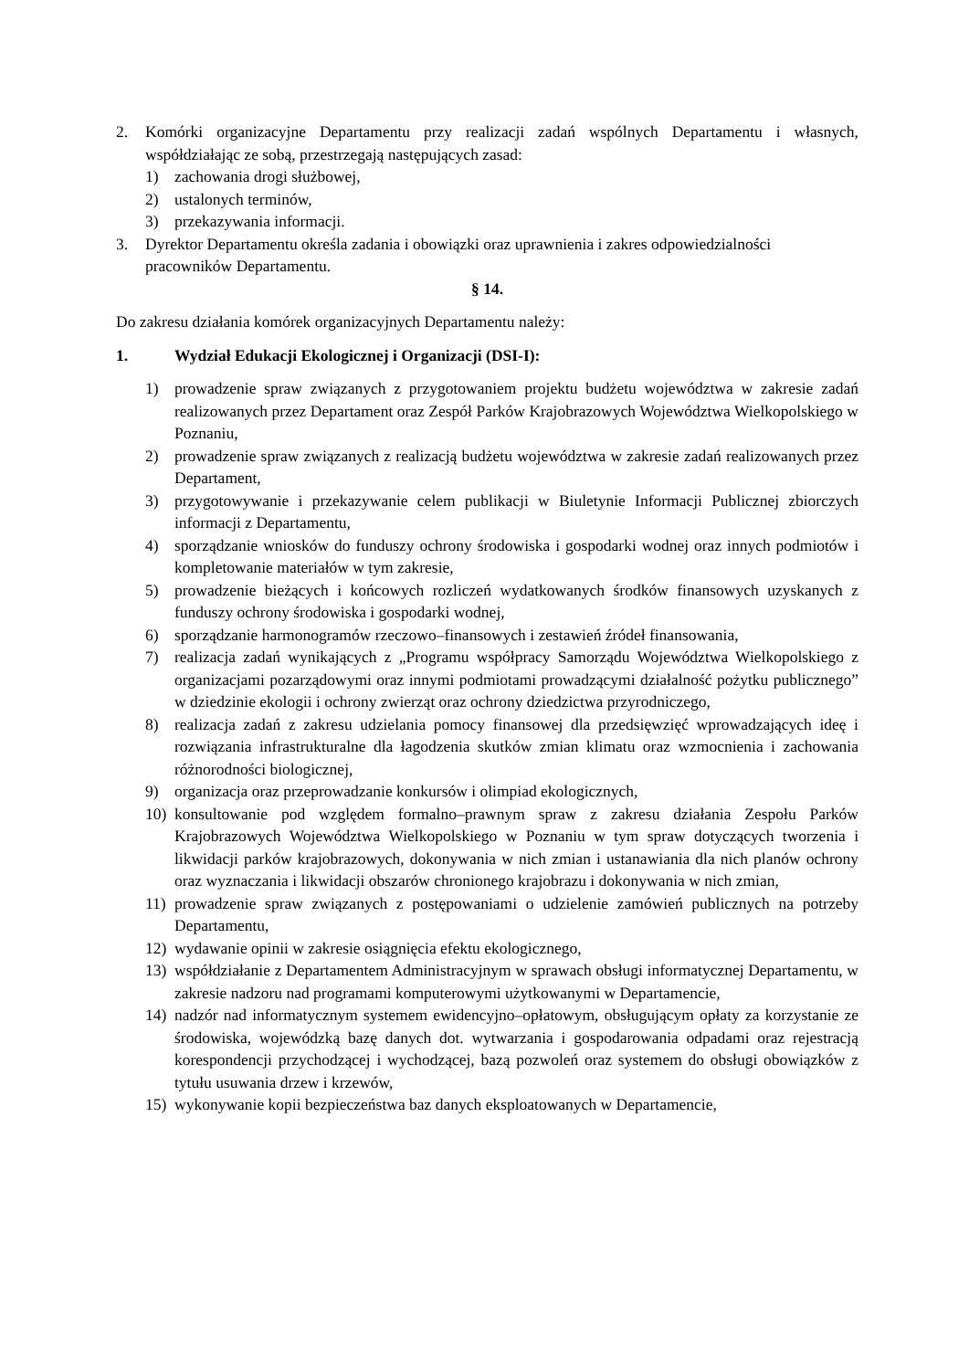2. Komórki organizacyjne Departamentu przy realizacji zadań wspólnych Departamentu i własnych, współdziałając ze sobą, przestrzegają następujących zasad:
1) zachowania drogi służbowej,
2) ustalonych terminów,
3) przekazywania informacji.
3. Dyrektor Departamentu określa zadania i obowiązki oraz uprawnienia i zakres odpowiedzialności pracowników Departamentu.
§ 14.
Do zakresu działania komórek organizacyjnych Departamentu należy:
1. Wydział Edukacji Ekologicznej i Organizacji (DSI-I):
1) prowadzenie spraw związanych z przygotowaniem projektu budżetu województwa w zakresie zadań realizowanych przez Departament oraz Zespół Parków Krajobrazowych Województwa Wielkopolskiego w Poznaniu,
2) prowadzenie spraw związanych z realizacją budżetu województwa w zakresie zadań realizowanych przez Departament,
3) przygotowywanie i przekazywanie celem publikacji w Biuletynie Informacji Publicznej zbiorczych informacji z Departamentu,
4) sporządzanie wniosków do funduszy ochrony środowiska i gospodarki wodnej oraz innych podmiotów i kompletowanie materiałów w tym zakresie,
5) prowadzenie bieżących i końcowych rozliczeń wydatkowanych środków finansowych uzyskanych z funduszy ochrony środowiska i gospodarki wodnej,
6) sporządzanie harmonogramów rzeczowo–finansowych i zestawień źródeł finansowania,
7) realizacja zadań wynikających z „Programu współpracy Samorządu Województwa Wielkopolskiego z organizacjami pozarządowymi oraz innymi podmiotami prowadzącymi działalność pożytku publicznego” w dziedzinie ekologii i ochrony zwierząt oraz ochrony dziedzictwa przyrodniczego,
8) realizacja zadań z zakresu udzielania pomocy finansowej dla przedsięwzięć wprowadzających ideę i rozwiązania infrastrukturalne dla łagodzenia skutków zmian klimatu oraz wzmocnienia i zachowania różnorodności biologicznej,
9) organizacja oraz przeprowadzanie konkursów i olimpiad ekologicznych,
10) konsultowanie pod względem formalno–prawnym spraw z zakresu działania Zespołu Parków Krajobrazowych Województwa Wielkopolskiego w Poznaniu w tym spraw dotyczących tworzenia i likwidacji parków krajobrazowych, dokonywania w nich zmian i ustanawiania dla nich planów ochrony oraz wyznaczania i likwidacji obszarów chronionego krajobrazu i dokonywania w nich zmian,
11) prowadzenie spraw związanych z postępowaniami o udzielenie zamówień publicznych na potrzeby Departamentu,
12) wydawanie opinii w zakresie osiągnięcia efektu ekologicznego,
13) współdziałanie z Departamentem Administracyjnym w sprawach obsługi informatycznej Departamentu, w zakresie nadzoru nad programami komputerowymi użytkowanymi w Departamencie,
14) nadzór nad informatycznym systemem ewidencyjno–opłatowym, obsługującym opłaty za korzystanie ze środowiska, wojewódzką bazę danych dot. wytwarzania i gospodarowania odpadami oraz rejestracją korespondencji przychodzącej i wychodzącej, bazą pozwoleń oraz systemem do obsługi obowiązków z tytułu usuwania drzew i krzewów,
15) wykonywanie kopii bezpieczeństwa baz danych eksploatowanych w Departamencie,